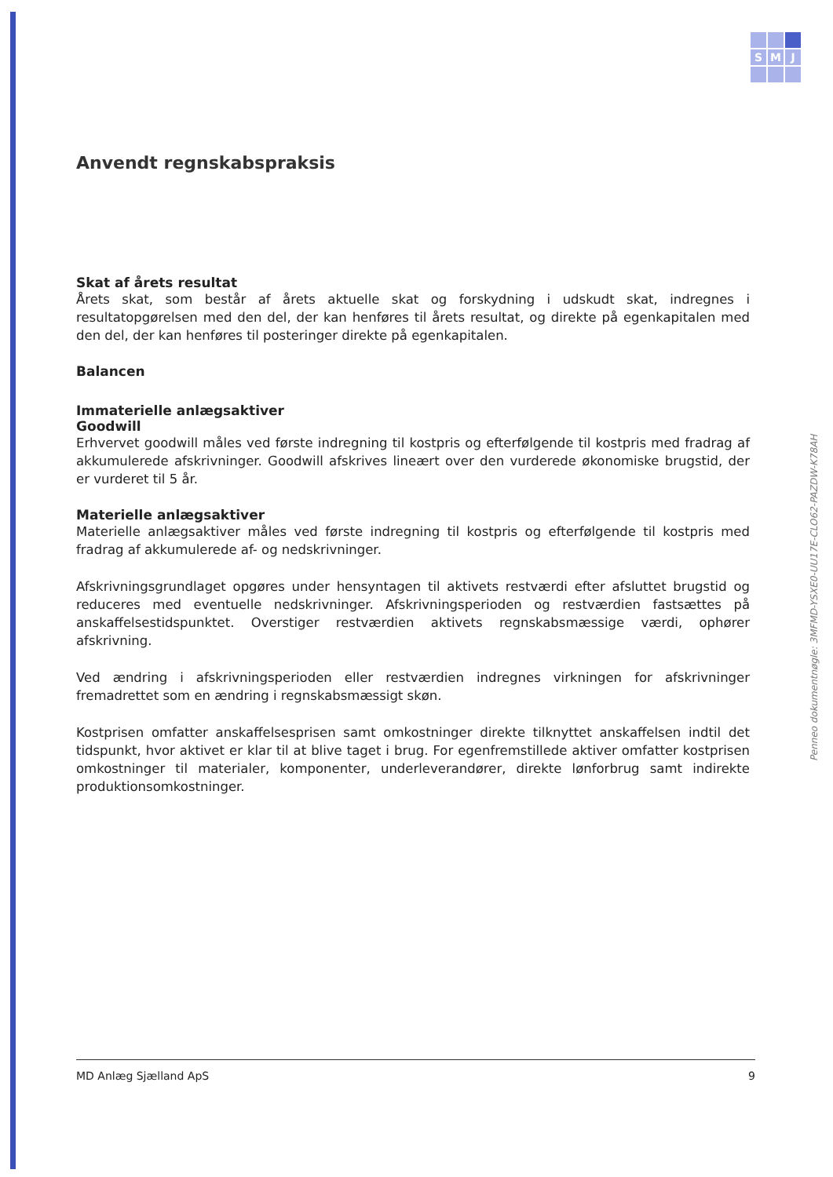S M J
Anvendt regnskabspraksis
Skat af årets resultat
Årets skat, som består af årets aktuelle skat og forskydning i udskudt skat, indregnes i resultatopgørelsen med den del, der kan henføres til årets resultat, og direkte på egenkapitalen med den del, der kan henføres til posteringer direkte på egenkapitalen.
Balancen
Immaterielle anlægsaktiver
Goodwill
Erhvervet goodwill måles ved første indregning til kostpris og efterfølgende til kostpris med fradrag af akkumulerede afskrivninger. Goodwill afskrives lineært over den vurderede økonomiske brugstid, der er vurderet til 5 år.
Materielle anlægsaktiver
Materielle anlægsaktiver måles ved første indregning til kostpris og efterfølgende til kostpris med fradrag af akkumulerede af- og nedskrivninger.
Afskrivningsgrundlaget opgøres under hensyntagen til aktivets restværdi efter afsluttet brugstid og reduceres med eventuelle nedskrivninger. Afskrivningsperioden og restværdien fastsættes på anskaffelsestidspunktet. Overstiger restværdien aktivets regnskabsmæssige værdi, ophører afskrivning.
Ved ændring i afskrivningsperioden eller restværdien indregnes virkningen for afskrivninger fremadrettet som en ændring i regnskabsmæssigt skøn.
Kostprisen omfatter anskaffelsesprisen samt omkostninger direkte tilknyttet anskaffelsen indtil det tidspunkt, hvor aktivet er klar til at blive taget i brug. For egenfremstillede aktiver omfatter kostprisen omkostninger til materialer, komponenter, underleverandører, direkte lønforbrug samt indirekte produktionsomkostninger.
Penneo dokumentnøgle: 3MFMD-YSXE0-UU17E-CLO62-PAZDW-K78AH
MD Anlæg Sjælland ApS 9